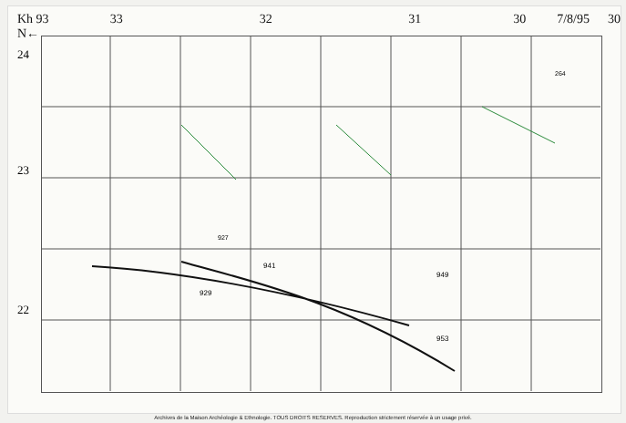Kh 93
N← 33 32 31 30 7/8/95 30
24
23
22
941
929
949
953
927
264
Archives de la Maison Archéologie & Ethnologie. TOUS DROITS RESERVES. Reproduction strictement réservée à un usage privé.